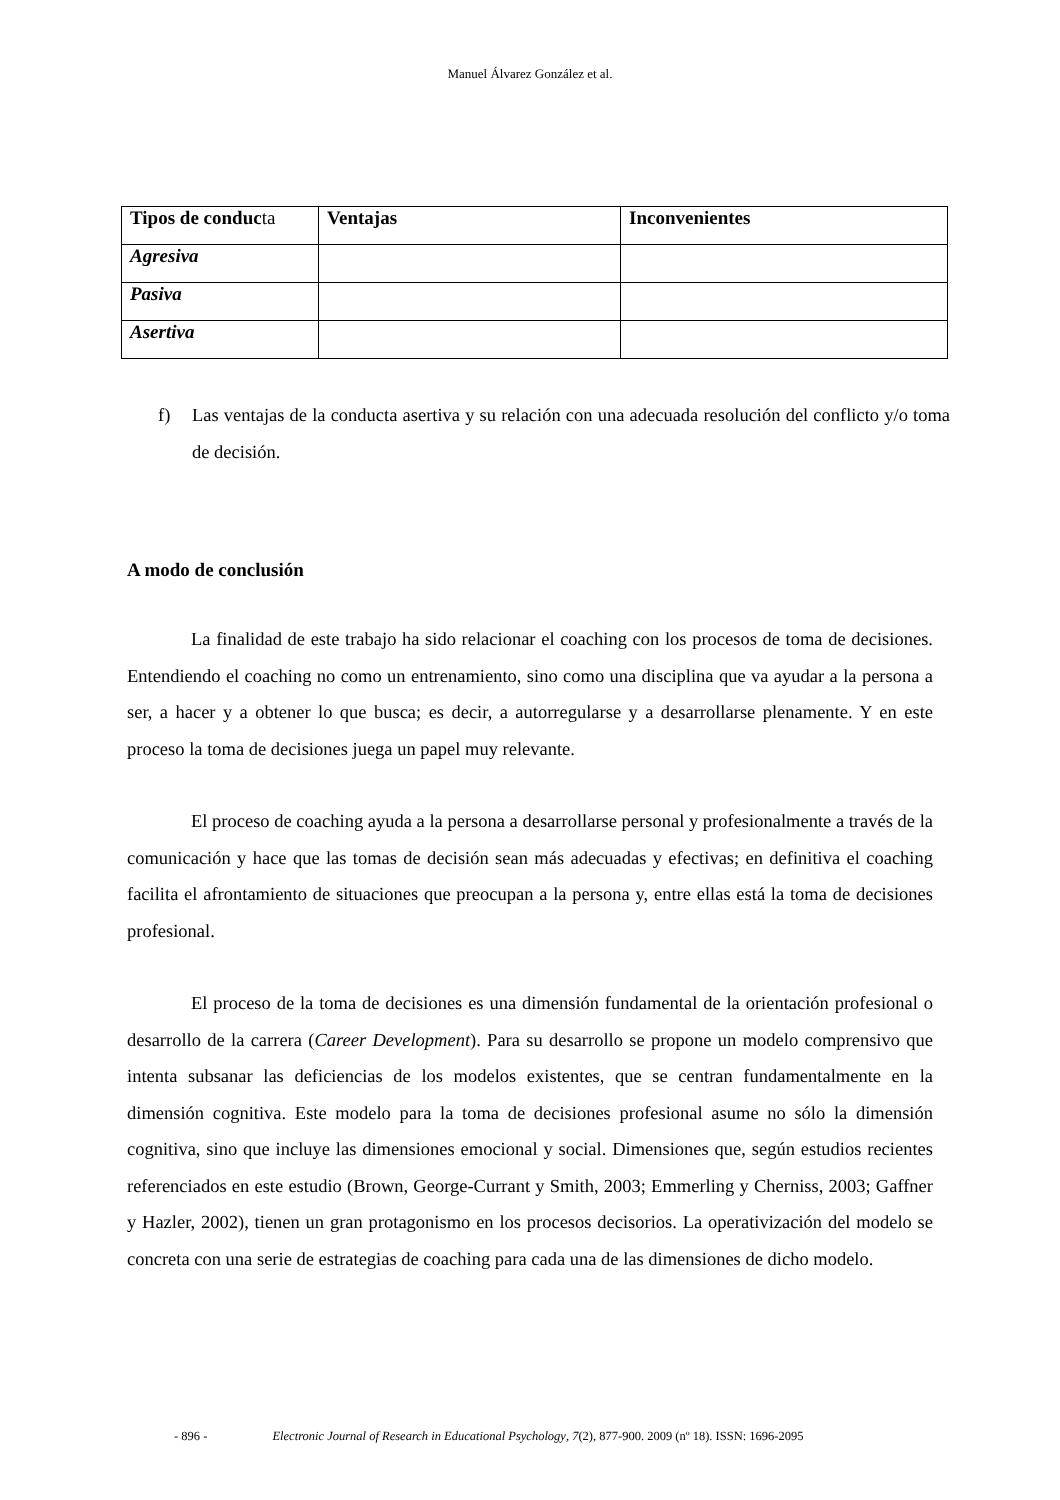Manuel Álvarez González et al.
| Tipos de conduc ta | Ventajas | Inconvenientes |
| --- | --- | --- |
| Agresiva | | |
| Pasiva | | |
| Asertiva | | |
f) Las ventajas de la conducta asertiva y su relación con una adecuada resolución del conflicto y/o toma de decisión.
A modo de conclusión
La finalidad de este trabajo ha sido relacionar el coaching con los procesos de toma de decisiones. Entendiendo el coaching no como un entrenamiento, sino como una disciplina que va ayudar a la persona a ser, a hacer y a obtener lo que busca; es decir, a autorregularse y a desarrollarse plenamente. Y en este proceso la toma de decisiones juega un papel muy relevante.
El proceso de coaching ayuda a la persona a desarrollarse personal y profesionalmente a través de la comunicación y hace que las tomas de decisión sean más adecuadas y efectivas; en definitiva el coaching facilita el afrontamiento de situaciones que preocupan a la persona y, entre ellas está la toma de decisiones profesional.
El proceso de la toma de decisiones es una dimensión fundamental de la orientación profesional o desarrollo de la carrera (Career Development). Para su desarrollo se propone un modelo comprensivo que intenta subsanar las deficiencias de los modelos existentes, que se centran fundamentalmente en la dimensión cognitiva. Este modelo para la toma de decisiones profesional asume no sólo la dimensión cognitiva, sino que incluye las dimensiones emocional y social. Dimensiones que, según estudios recientes referenciados en este estudio (Brown, George-Currant y Smith, 2003; Emmerling y Cherniss, 2003; Gaffner y Hazler, 2002), tienen un gran protagonismo en los procesos decisorios. La operativización del modelo se concreta con una serie de estrategias de coaching para cada una de las dimensiones de dicho modelo.
- 896 - Electronic Journal of Research in Educational Psychology, 7(2), 877-900. 2009 (nº 18). ISSN: 1696-2095